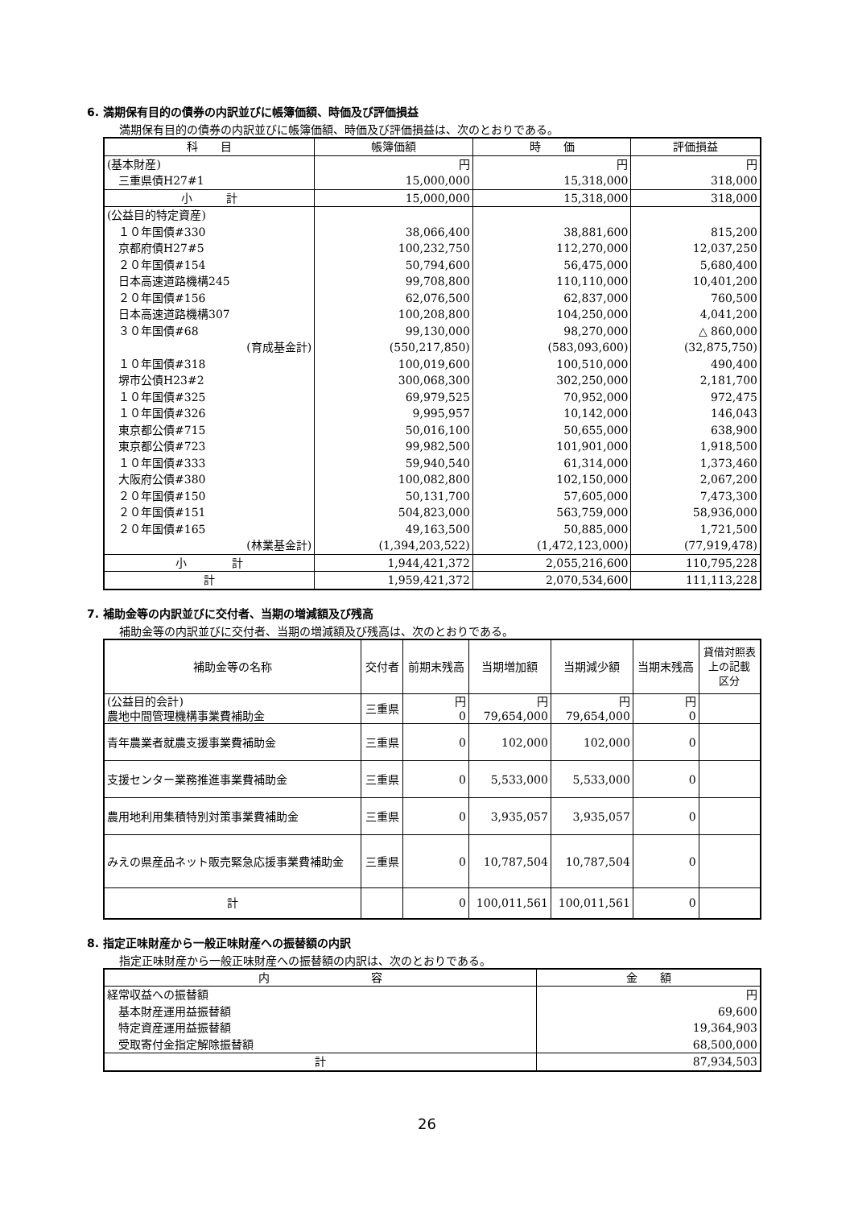6. 満期保有目的の債券の内訳並びに帳簿価額、時価及び評価損益
満期保有目的の債券の内訳並びに帳簿価額、時価及び評価損益は、次のとおりである。
| 科 目 | 帳簿価額 | 時 価 | 評価損益 |
| --- | --- | --- | --- |
| (基本財産) | 円 | 円 | 円 |
| 三重県債H27#1 | 15,000,000 | 15,318,000 | 318,000 |
| 小 計 | 15,000,000 | 15,318,000 | 318,000 |
| (公益目的特定資産) | | | |
| １０年国債#330 | 38,066,400 | 38,881,600 | 815,200 |
| 京都府債H27#5 | 100,232,750 | 112,270,000 | 12,037,250 |
| ２０年国債#154 | 50,794,600 | 56,475,000 | 5,680,400 |
| 日本高速道路機構245 | 99,708,800 | 110,110,000 | 10,401,200 |
| ２０年国債#156 | 62,076,500 | 62,837,000 | 760,500 |
| 日本高速道路機構307 | 100,208,800 | 104,250,000 | 4,041,200 |
| ３０年国債#68 | 99,130,000 | 98,270,000 | △ 860,000 |
| (育成基金計) | (550,217,850) | (583,093,600) | (32,875,750) |
| １０年国債#318 | 100,019,600 | 100,510,000 | 490,400 |
| 堺市公債H23#2 | 300,068,300 | 302,250,000 | 2,181,700 |
| １０年国債#325 | 69,979,525 | 70,952,000 | 972,475 |
| １０年国債#326 | 9,995,957 | 10,142,000 | 146,043 |
| 東京都公債#715 | 50,016,100 | 50,655,000 | 638,900 |
| 東京都公債#723 | 99,982,500 | 101,901,000 | 1,918,500 |
| １０年国債#333 | 59,940,540 | 61,314,000 | 1,373,460 |
| 大阪府公債#380 | 100,082,800 | 102,150,000 | 2,067,200 |
| ２０年国債#150 | 50,131,700 | 57,605,000 | 7,473,300 |
| ２０年国債#151 | 504,823,000 | 563,759,000 | 58,936,000 |
| ２０年国債#165 | 49,163,500 | 50,885,000 | 1,721,500 |
| (林業基金計) | (1,394,203,522) | (1,472,123,000) | (77,919,478) |
| 小 計 | 1,944,421,372 | 2,055,216,600 | 110,795,228 |
| 計 | 1,959,421,372 | 2,070,534,600 | 111,113,228 |
7. 補助金等の内訳並びに交付者、当期の増減額及び残高
補助金等の内訳並びに交付者、当期の増減額及び残高は、次のとおりである。
| 補助金等の名称 | 交付者 | 前期末残高 | 当期増加額 | 当期減少額 | 当期末残高 | 貸借対照表 上の記載 区分 |
| --- | --- | --- | --- | --- | --- | --- |
| (公益目的会計) 農地中間管理機構事業費補助金 | 三重県 | 円 0 | 円 79,654,000 | 円 79,654,000 | 円 0 | |
| 青年農業者就農支援事業費補助金 | 三重県 | 0 | 102,000 | 102,000 | 0 | |
| 支援センター業務推進事業費補助金 | 三重県 | 0 | 5,533,000 | 5,533,000 | 0 | |
| 農用地利用集積特別対策事業費補助金 | 三重県 | 0 | 3,935,057 | 3,935,057 | 0 | |
| みえの県産品ネット販売緊急応援事業費補助金 | 三重県 | 0 | 10,787,504 | 10,787,504 | 0 | |
| 計 | | 0 | 100,011,561 | 100,011,561 | 0 | |
8. 指定正味財産から一般正味財産への振替額の内訳
指定正味財産から一般正味財産への振替額の内訳は、次のとおりである。
| 内 容 | 金 額 |
| --- | --- |
| 経常収益への振替額 | 円 |
| 基本財産運用益振替額 | 69,600 |
| 特定資産運用益振替額 | 19,364,903 |
| 受取寄付金指定解除振替額 | 68,500,000 |
| 計 | 87,934,503 |
26